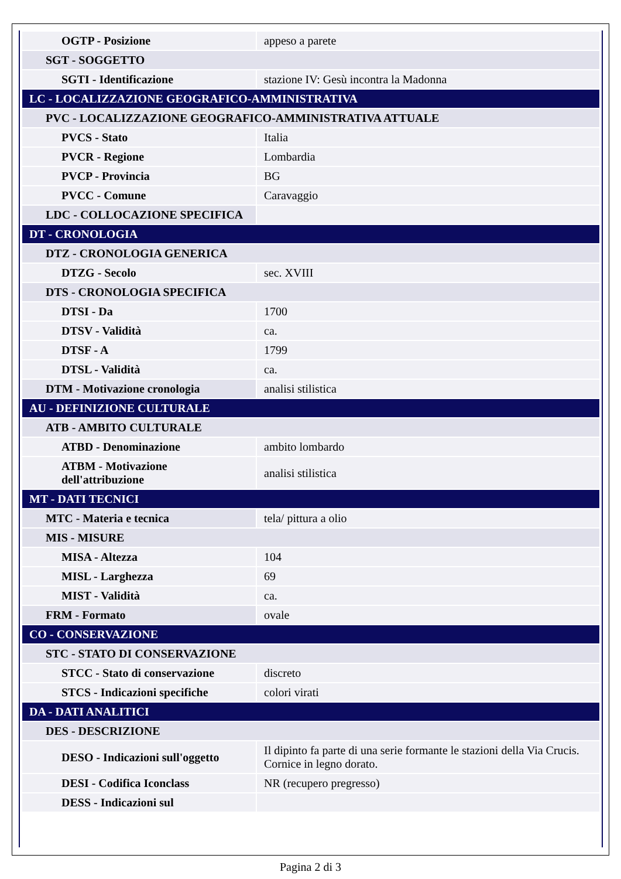| OGTP - Posizione | appeso a parete |
| SGT - SOGGETTO | |
| SGTI - Identificazione | stazione IV: Gesù incontra la Madonna |
| LC - LOCALIZZAZIONE GEOGRAFICO-AMMINISTRATIVA | |
| PVC - LOCALIZZAZIONE GEOGRAFICO-AMMINISTRATIVA ATTUALE | |
| PVCS - Stato | Italia |
| PVCR - Regione | Lombardia |
| PVCP - Provincia | BG |
| PVCC - Comune | Caravaggio |
| LDC - COLLOCAZIONE SPECIFICA | |
| DT - CRONOLOGIA | |
| DTZ - CRONOLOGIA GENERICA | |
| DTZG - Secolo | sec. XVIII |
| DTS - CRONOLOGIA SPECIFICA | |
| DTSI - Da | 1700 |
| DTSV - Validità | ca. |
| DTSF - A | 1799 |
| DTSL - Validità | ca. |
| DTM - Motivazione cronologia | analisi stilistica |
| AU - DEFINIZIONE CULTURALE | |
| ATB - AMBITO CULTURALE | |
| ATBD - Denominazione | ambito lombardo |
| ATBM - Motivazione dell'attribuzione | analisi stilistica |
| MT - DATI TECNICI | |
| MTC - Materia e tecnica | tela/ pittura a olio |
| MIS - MISURE | |
| MISA - Altezza | 104 |
| MISL - Larghezza | 69 |
| MIST - Validità | ca. |
| FRM - Formato | ovale |
| CO - CONSERVAZIONE | |
| STC - STATO DI CONSERVAZIONE | |
| STCC - Stato di conservazione | discreto |
| STCS - Indicazioni specifiche | colori virati |
| DA - DATI ANALITICI | |
| DES - DESCRIZIONE | |
| DESO - Indicazioni sull'oggetto | Il dipinto fa parte di una serie formante le stazioni della Via Crucis. Cornice in legno dorato. |
| DESI - Codifica Iconclass | NR (recupero pregresso) |
| DESS - Indicazioni sul | |
Pagina 2 di 3